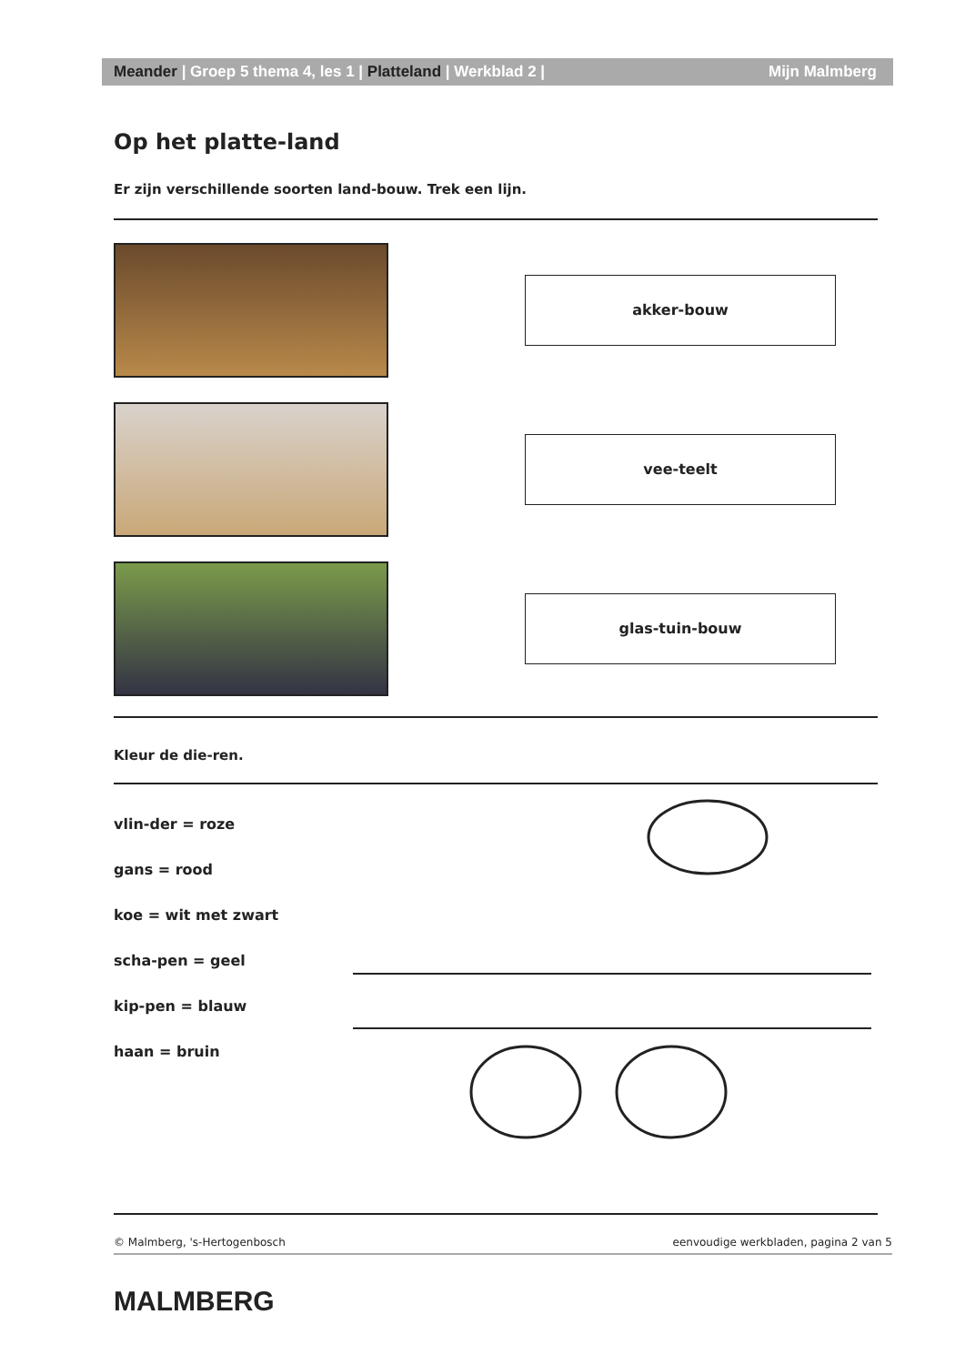Meander | Groep 5 thema 4, les 1 | Platteland | Werkblad 2 | Mijn Malmberg
Op het platte-land
Er zijn verschillende soorten land-bouw. Trek een lijn.
akker-bouw
vee-teelt
glas-tuin-bouw
Kleur de die-ren.
vlin-der = roze
gans = rood
koe = wit met zwart
scha-pen = geel
kip-pen = blauw
haan = bruin
© Malmberg, 's-Hertogenbosch eenvoudige werkbladen, pagina 2 van 5
MALMBERG